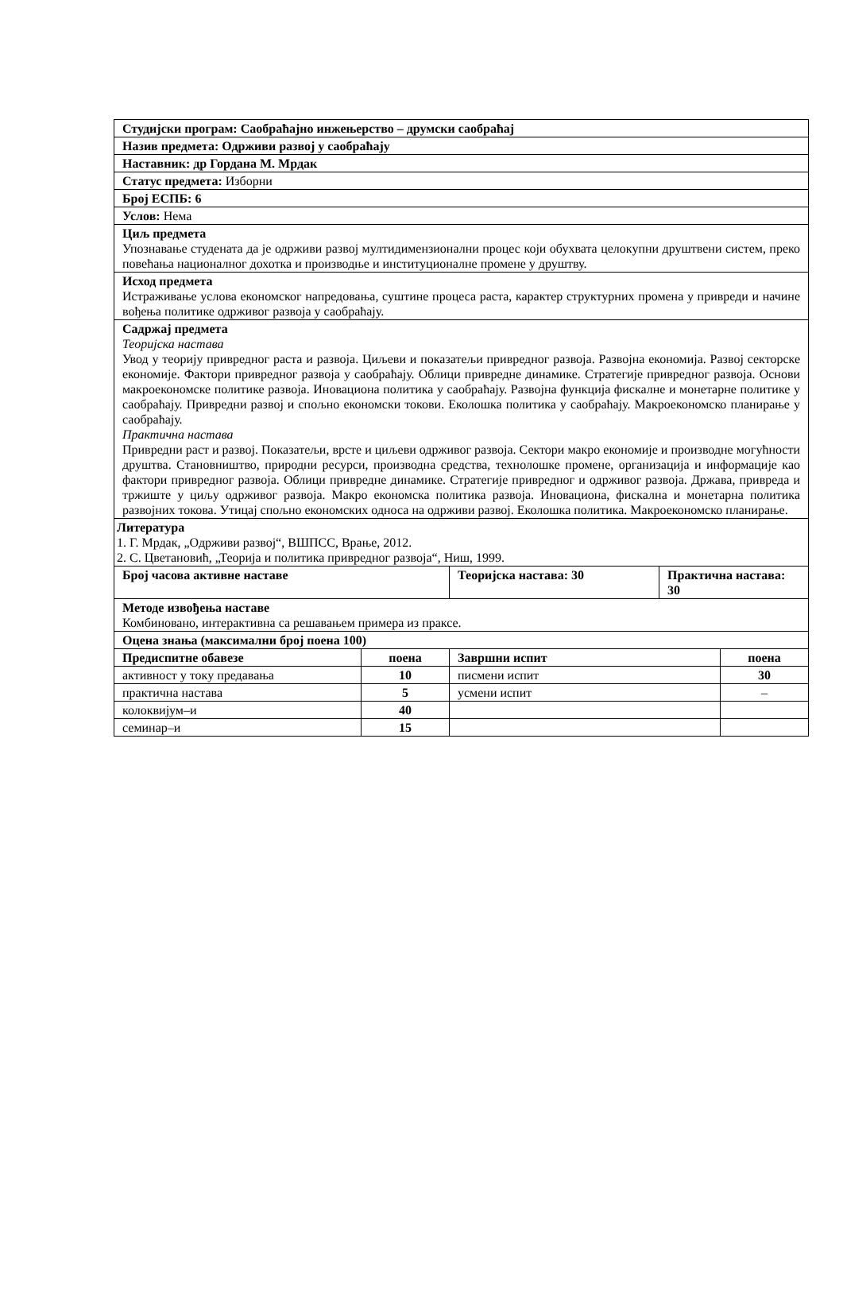| Студијски програм: Саобраћајно инжењерство – друмски саобраћај | | | | |
| Назив предмета: Одрживи развој у саобраћају | | | | |
| Наставник: др Гордана М. Мрдак | | | | |
| Статус предмета: Изборни | | | | |
| Број ЕСПБ: 6 | | | | |
| Услов: Нема | | | | |
| Циљ предмета Упознавање студената да је одрживи развој мултидимензионални процес који обухвата целокупни друштвени систем, преко повећања националног дохотка и производње и институционалне промене у друштву. | | | | |
| Исход предмета Истраживање услова економског напредовања, суштине процеса раста, карактер структурних промена у привреди и начине вођења политике одрживог развоја у саобраћају. | | | | |
| Садржај предмета Теоријска настава Увод у теорију привредног раста и развоја. Циљеви и показатељи привредног развоја. Развојна економија. Развој секторске економије. Фактори привредног развоја у саобраћају. Облици привредне динамике. Стратегије привредног развоја. Основи макроекономске политике развоја. Иновациона политика у саобраћају. Развојна функција фискалне и монетарне политике у саобраћају. Привредни развој и спољно економски токови. Еколошка политика у саобраћају. Макроекономско планирање у саобраћају. Практична настава Привредни раст и развој. Показатељи, врсте и циљеви одрживог развоја. Сектори макро економије и производне могућности друштва. Становништво, природни ресурси, производна средства, технолошке промене, организација и информације као фактори привредног развоја. Облици привредне динамике. Стратегије привредног и одрживог развоја. Држава, привреда и тржиште у циљу одрживог развоја. Макро економска политика развоја. Иновациона, фискална и монетарна политика развојних токова. Утицај спољно економских односа на одрживи развој. Еколошка политика. Макроекономско планирање. | | | | |
| Литература 1. Г. Мрдак, „Одрживи развој“, ВШПСС, Врање, 2012. 2. С. Цветановић, „Теорија и политика привредног развоја“, Ниш, 1999. | | | | |
| Број часова активне наставе | | Теоријска настава: 30 | Практична настава: 30 | |
| Методе извођења наставе Комбиновано, интерактивна са решавањем примера из праксе. | | | | |
| Оцена знања (максимални број поена 100) | | | | |
| Предиспитне обавезе | поена | Завршни испит | | поена |
| активност у току предавања | 10 | писмени испит | | 30 |
| практична настава | 5 | усмени испит | | – |
| колоквијум–и | 40 | | | |
| семинар–и | 15 | | | |